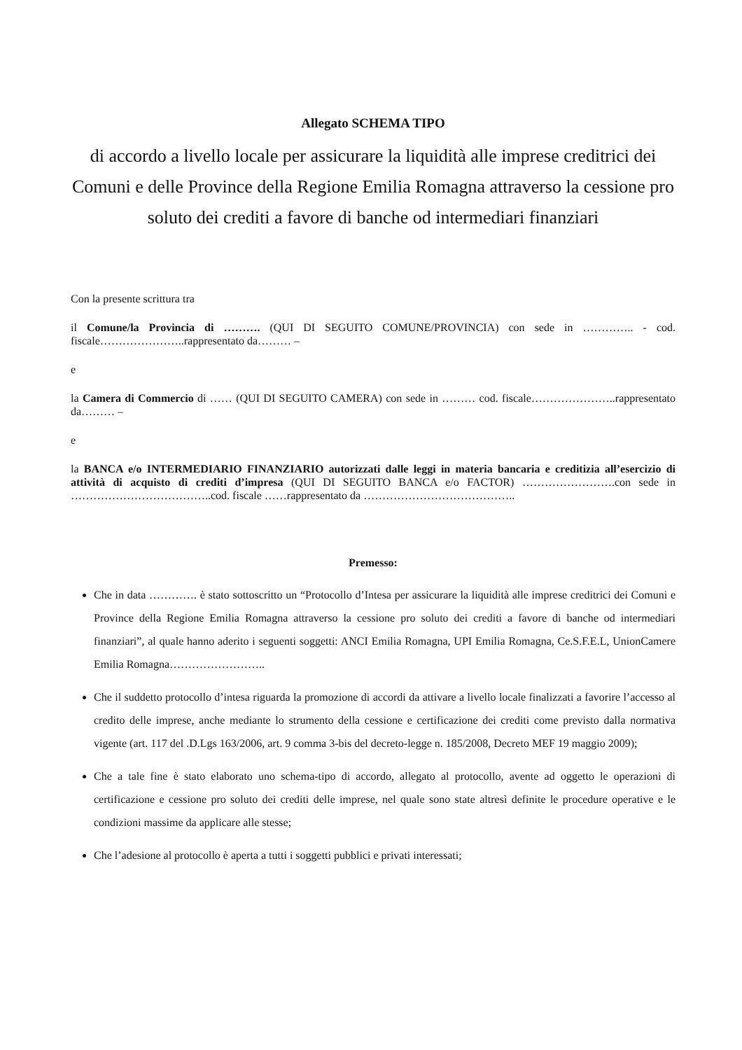Allegato SCHEMA TIPO
di accordo a livello locale per assicurare la liquidità alle imprese creditrici dei Comuni e delle Province della Regione Emilia Romagna attraverso la cessione pro soluto dei crediti a favore di banche od intermediari finanziari
Con la presente scrittura tra
il Comune/la Provincia di ………. (QUI DI SEGUITO COMUNE/PROVINCIA) con sede in ………….. - cod. fiscale…………………..rappresentato da……… –
e
la Camera di Commercio di …… (QUI DI SEGUITO CAMERA) con sede in ……… cod. fiscale…………………..rappresentato da……… –
e
la BANCA e/o INTERMEDIARIO FINANZIARIO autorizzati dalle leggi in materia bancaria e creditizia all’esercizio di attività di acquisto di crediti d’impresa (QUI DI SEGUITO BANCA e/o FACTOR) …………………….con sede in ………………………………..cod. fiscale ……rappresentato da …………………………………..
Premesso:
Che in data …………. è stato sottoscritto un “Protocollo d’Intesa per assicurare la liquidità alle imprese creditrici dei Comuni e Province della Regione Emilia Romagna attraverso la cessione pro soluto dei crediti a favore di banche od intermediari finanziari”, al quale hanno aderito i seguenti soggetti: ANCI Emilia Romagna, UPI Emilia Romagna, Ce.S.F.E.L, UnionCamere Emilia Romagna……………………..
Che il suddetto protocollo d’intesa riguarda la promozione di accordi da attivare a livello locale finalizzati a favorire l’accesso al credito delle imprese, anche mediante lo strumento della cessione e certificazione dei crediti come previsto dalla normativa vigente (art. 117 del .D.Lgs 163/2006, art. 9 comma 3-bis del decreto-legge n. 185/2008, Decreto MEF 19 maggio 2009);
Che a tale fine è stato elaborato uno schema-tipo di accordo, allegato al protocollo, avente ad oggetto le operazioni di certificazione e cessione pro soluto dei crediti delle imprese, nel quale sono state altresì definite le procedure operative e le condizioni massime da applicare alle stesse;
Che l’adesione al protocollo è aperta a tutti i soggetti pubblici e privati interessati;